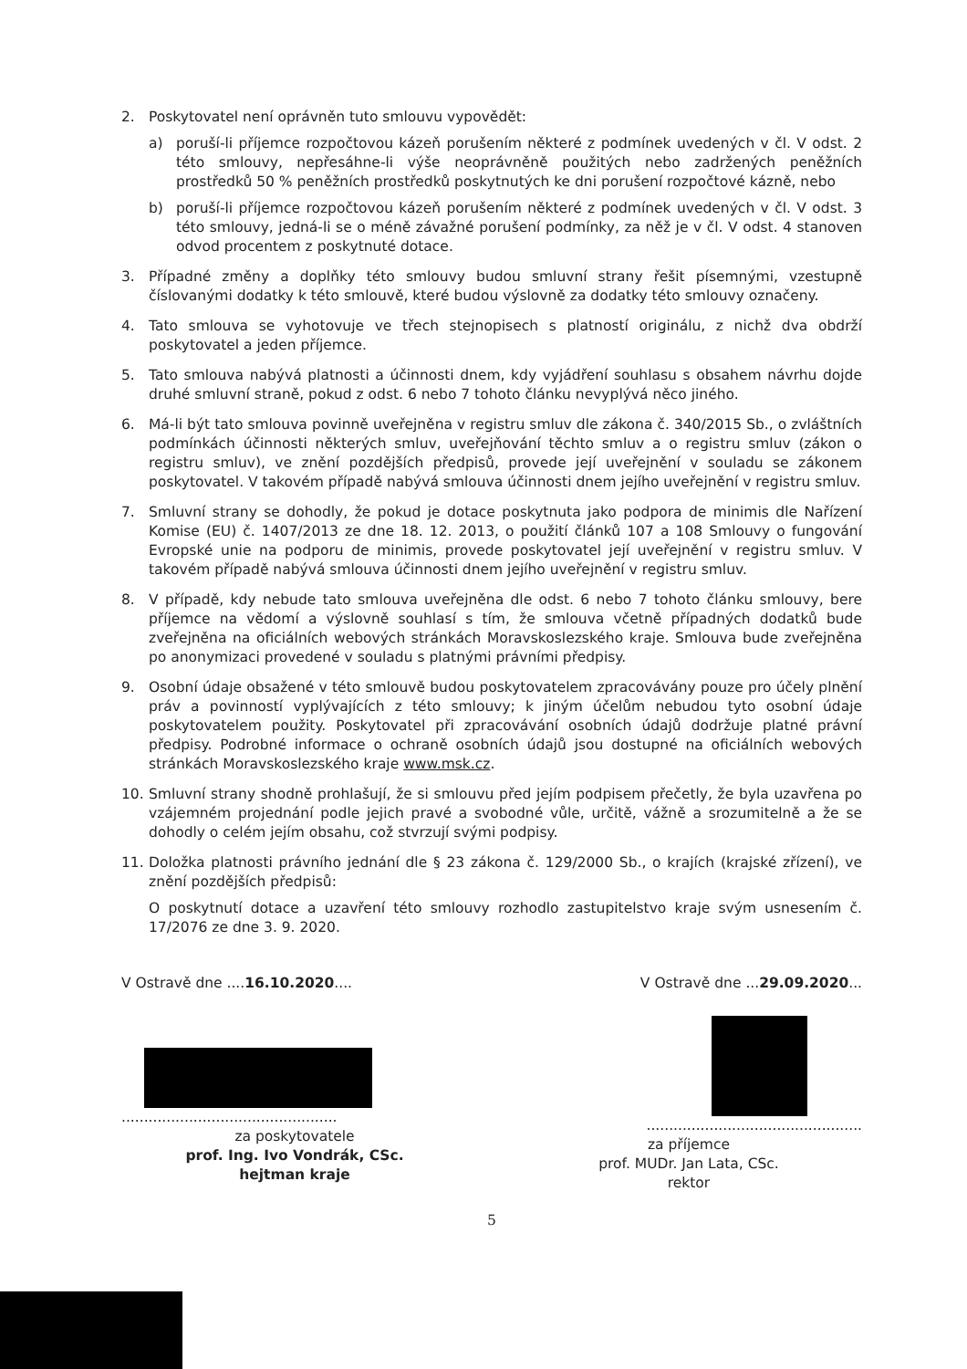2. Poskytovatel není oprávněn tuto smlouvu vypovědět:
a) poruší-li příjemce rozpočtovou kázeň porušením některé z podmínek uvedených v čl. V odst. 2 této smlouvy, nepřesáhne-li výše neoprávněně použitých nebo zadržených peněžních prostředků 50 % peněžních prostředků poskytnutých ke dni porušení rozpočtové kázně, nebo
b) poruší-li příjemce rozpočtovou kázeň porušením některé z podmínek uvedených v čl. V odst. 3 této smlouvy, jedná-li se o méně závažné porušení podmínky, za něž je v čl. V odst. 4 stanoven odvod procentem z poskytnuté dotace.
3. Případné změny a doplňky této smlouvy budou smluvní strany řešit písemnými, vzestupně číslovanými dodatky k této smlouvě, které budou výslovně za dodatky této smlouvy označeny.
4. Tato smlouva se vyhotovuje ve třech stejnopisech s platností originálu, z nichž dva obdrží poskytovatel a jeden příjemce.
5. Tato smlouva nabývá platnosti a účinnosti dnem, kdy vyjádření souhlasu s obsahem návrhu dojde druhé smluvní straně, pokud z odst. 6 nebo 7 tohoto článku nevyplývá něco jiného.
6. Má-li být tato smlouva povinně uveřejněna v registru smluv dle zákona č. 340/2015 Sb., o zvláštních podmínkách účinnosti některých smluv, uveřejňování těchto smluv a o registru smluv (zákon o registru smluv), ve znění pozdějších předpisů, provede její uveřejnění v souladu se zákonem poskytovatel. V takovém případě nabývá smlouva účinnosti dnem jejího uveřejnění v registru smluv.
7. Smluvní strany se dohodly, že pokud je dotace poskytnuta jako podpora de minimis dle Nařízení Komise (EU) č. 1407/2013 ze dne 18. 12. 2013, o použití článků 107 a 108 Smlouvy o fungování Evropské unie na podporu de minimis, provede poskytovatel její uveřejnění v registru smluv. V takovém případě nabývá smlouva účinnosti dnem jejího uveřejnění v registru smluv.
8. V případě, kdy nebude tato smlouva uveřejněna dle odst. 6 nebo 7 tohoto článku smlouvy, bere příjemce na vědomí a výslovně souhlasí s tím, že smlouva včetně případných dodatků bude zveřejněna na oficiálních webových stránkách Moravskoslezského kraje. Smlouva bude zveřejněna po anonymizaci provedené v souladu s platnými právními předpisy.
9. Osobní údaje obsažené v této smlouvě budou poskytovatelem zpracovávány pouze pro účely plnění práv a povinností vyplývajících z této smlouvy; k jiným účelům nebudou tyto osobní údaje poskytovatelem použity. Poskytovatel při zpracovávání osobních údajů dodržuje platné právní předpisy. Podrobné informace o ochraně osobních údajů jsou dostupné na oficiálních webových stránkách Moravskoslezského kraje www.msk.cz.
10. Smluvní strany shodně prohlašují, že si smlouvu před jejím podpisem přečetly, že byla uzavřena po vzájemném projednání podle jejich pravé a svobodné vůle, určitě, vážně a srozumitelně a že se dohodly o celém jejím obsahu, což stvrzují svými podpisy.
11. Doložka platnosti právního jednání dle § 23 zákona č. 129/2000 Sb., o krajích (krajské zřízení), ve znění pozdějších předpisů:
O poskytnutí dotace a uzavření této smlouvy rozhodlo zastupitelstvo kraje svým usnesením č. 17/2076 ze dne 3. 9. 2020.
V Ostravě dne ....16.10.2020....
................................................
za poskytovatele
prof. Ing. Ivo Vondrák, CSc.
hejtman kraje
V Ostravě dne ...29.09.2020...
................................................
za příjemce
prof. MUDr. Jan Lata, CSc.
rektor
5